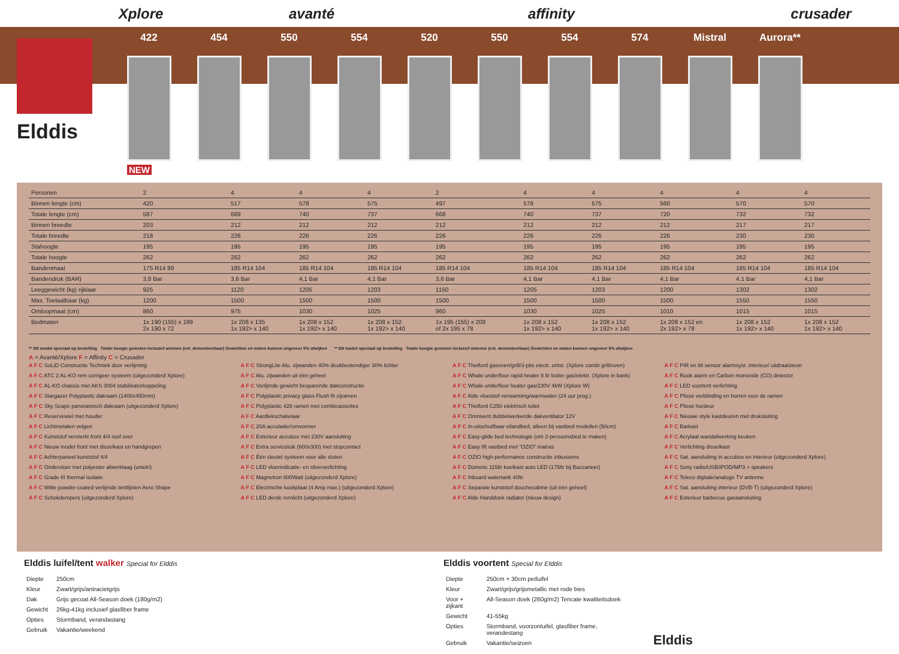Xplore avanté affinity crusader
Elddis
NEW
422 454 550 554 520 550 554 574 Mistral Aurora**
| Personen | 2 | 4 | 4 | 4 | 2 | 4 | 4 | 4 | 4 | 4 |
| Binnen lengte (cm) | 420 | 517 | 578 | 575 | 497 | 578 | 575 | 560 | 570 | 570 |
| Totale lengte (cm) | 587 | 689 | 740 | 737 | 668 | 740 | 737 | 720 | 732 | 732 |
| Binnen breedte | 203 | 212 | 212 | 212 | 212 | 212 | 212 | 212 | 217 | 217 |
| Totale breedte | 218 | 226 | 226 | 226 | 226 | 226 | 226 | 226 | 230 | 230 |
| Stahoogte | 195 | 195 | 195 | 195 | 195 | 195 | 195 | 195 | 195 | 195 |
| Totale hoogte | 262 | 262 | 262 | 262 | 262 | 262 | 262 | 262 | 262 | 262 |
| Bandenmaat | 175 R14 99 | 185 R14 104 | 185 R14 104 | 185 R14 104 | 185 R14 104 | 185 R14 104 | 185 R14 104 | 185 R14 104 | 185 R14 104 | 185 R14 104 |
| Bandendruk (BAR) | 3,8 Bar | 3,6 Bar | 4,1 Bar | 4,1 Bar | 3,6 Bar | 4,1 Bar | 4,1 Bar | 4,1 Bar | 4,1 Bar | 4,1 Bar |
| Leeggewicht (kg) rijklaar | 925 | 1120 | 1205 | 1203 | 1150 | 1205 | 1203 | 1200 | 1302 | 1302 |
| Max. Toelaatbaar (kg) | 1200 | 1500 | 1500 | 1500 | 1500 | 1500 | 1500 | 1500 | 1550 | 1550 |
| Omloopmaat (cm) | 860 | 975 | 1030 | 1025 | 960 | 1030 | 1025 | 1010 | 1015 | 1015 |
| Bedmaten | 1x 190 (155) x 199 2x 190 x 72 | 1x 208 x 135 1x 192> x 140 | 1x 208 x 152 1x 192> x 140 | 1x 208 x 152 1x 192> x 140 | 1x 195 (155) x 208 of 2x 195 x 78 | 1x 208 x 152 1x 192> x 140 | 1x 208 x 152 1x 192> x 140 | 1x 208 x 152 en 2x 192> x 78 | 1x 208 x 152 1x 192> x 140 | 1x 208 x 152 1x 192> x 140 |
** Dit model speciaal op bestelling Totale hoogte gemeten inclusief antenne (evt. demonteerbaar) Gewichten en maten kunnen ongeveer 5% afwijken ** Dit model speciaal op bestelling Totale hoogte gemeten inclusief antenne (evt. demonteerbaar) Gewichten en maten kunnen ongeveer 5% afwijken
A = Avanté/Xplore F = Affinity C = Crusader
A F C SoLiD Constructie Techniek door verlijming
A F C ATC 2 AL-KO rem corrigeer systeem (uitgezonderd Xplore)
A F C AL-KO chassis met AKS 3004 stabilisatorkoppeling
A F C Stargazer Polyplastic dakraam (1400x450mm)
A F C Sky Scape panoramisch dakraam (uitgezonderd Xplore)
A F C Reservewiel met houder
A F C Lichtmetalen velgen
A F C Kunststof versterkt front 4/4 roof over
A F C Nieuw model front met disselkast en handgrepen
A F C Achterpaneel kunststof 4/4
A F C Ondervloer met polyester afwerklaag (uniek!)
A F C Grade III thermal isolatie
A F C Witte powder-coated verlijmde tentlijsten Aero Shape
A F C Schokdempers (uitgezonderd Xplore)
A F C StrongLite Alu. zijwanden 40% deukbestendiger 30% lichter
A F C Alu. zijwanden uit één geheel
A F C Verlijmde gewicht besparende dakconstructie
A F C Polyplastic privacy glass Flush fit zijramen
A F C Polyplastic 428 ramen met combicassettes
A F C Aardlekschakelaar
A F C 20A acculader/omvormer
A F C Exterieur accubox met 230V aansluiting
A F C Extra serviceluik (600x300) met stopcontact
A F C Één sleutel systeem voor alle sloten
A F C LED vloerindicatie- en sfeerverlichting
A F C Magnetron 800Watt (uitgezonderd Xplore)
A F C Electrische kookplaat (4 Amp max.) (uitgezonderd Xplore)
A F C LED derde remlicht (uitgezonderd Xplore)
A F C Thetford gasoven/grill/3-pits electr. ontst. (Xplore combi grill/oven)
A F C Whale underfloor rapid heater 8 ltr boiler gas/elektr. (Xplore in bank)
A F C Whale underfloor heater gas/230V 4kW (Xplore W)
A F C Alde vloeistof verwarming/warmwater (24 uur prog.)
A F C Thetford C250 elektrisch toilet
A F C Omnivent dubbelwerkende dakventilator 12V
A F C In-uitschuifbaar eilandbed, alleen bij vastbed modellen (50cm)
A F C Easy-glide bed technologie (om 2-persoonsbed te maken)
A F C Easy lift vastbed met “OZIO” matras
A F C OZIO high-performance constructie zitkussens
A F C Dometic 115ltr koelkast auto LED (175ltr bij Buccaneer)
A F C Inboard watertank 40ltr.
A F C Separate kunststof douchecabine (uit één geheel)
A F C Alde Handdoek radiator (nieuw design)
A F C PIR en tilt sensor alarmsyst. interieur/ uitdraaisteun
A F C Rook alarm en Carbon monoxide (CO) detector
A F C LED voortent verlichting
A F C Plissé verblinding en horren voor de ramen
A F C Plissé hordeur
A F C Nieuwe style kastdeuren met druksluiting
A F C Barkast
A F C Acrylaat wandafwerking keuken
A F C Verlichting disselkast
A F C Sat. aansluiting in accubox en interieur (uitgezonderd Xplore)
A F C Sony radio/USB/iPOD/MP3 + speakers
A F C Teleco digitale/analoge TV antenne
A F C Sat. aansluiting interieur (DVB-T) (uitgezonderd Xplore)
A F C Exterieur barbecue gasaansluiting
Elddis luifel/tent walker Special for Elddis
| Diepte | 250cm |
| Kleur | Zwart/grijs/antracietgrijs |
| Dak | Grijs gecoat All-Season doek (180g/m2) |
| Gewicht | 26kg-41kg inclusief glasfiber frame |
| Opties | Stormband, verandastang |
| Gebruik | Vakantie/weekend |
Elddis voortent Special for Elddis
| Diepte | 250cm + 30cm petluifel |
| Kleur | Zwart/grijs/grijsmetallic met rode bies |
| Voor + zijkant | All-Season doek (260g/m2) Tencate kwaliteitsdoek |
| Gewicht | 41-55kg |
| Opties | Stormband, voorzonluifel, glasfiber frame, verandestang |
| Gebruik | Vakantie/seizoen |
Elddis